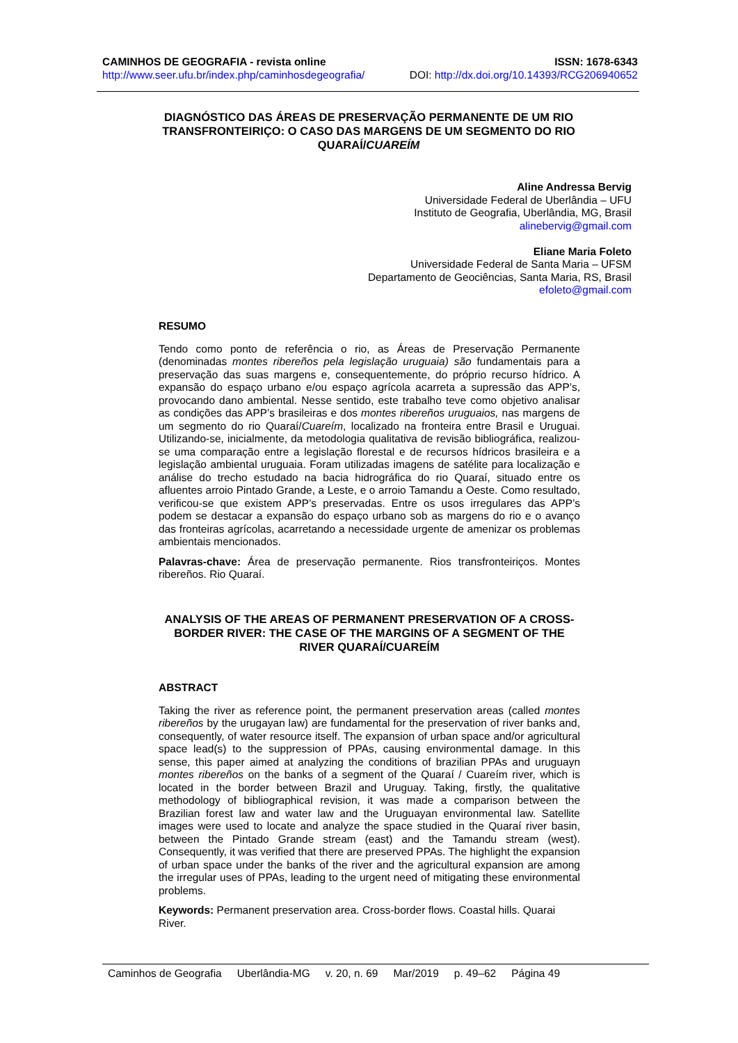CAMINHOS DE GEOGRAFIA - revista online ISSN: 1678-6343
http://www.seer.ufu.br/index.php/caminhosdegeografia/ DOI: http://dx.doi.org/10.14393/RCG206940652
DIAGNÓSTICO DAS ÁREAS DE PRESERVAÇÃO PERMANENTE DE UM RIO TRANSFRONTEIRIÇO: O CASO DAS MARGENS DE UM SEGMENTO DO RIO QUARAÍ/CUAREÍM
Aline Andressa Bervig
Universidade Federal de Uberlândia – UFU
Instituto de Geografia, Uberlândia, MG, Brasil
alinebervig@gmail.com
Eliane Maria Foleto
Universidade Federal de Santa Maria – UFSM
Departamento de Geociências, Santa Maria, RS, Brasil
efoleto@gmail.com
RESUMO
Tendo como ponto de referência o rio, as Áreas de Preservação Permanente (denominadas montes ribereños pela legislação uruguaia) são fundamentais para a preservação das suas margens e, consequentemente, do próprio recurso hídrico. A expansão do espaço urbano e/ou espaço agrícola acarreta a supressão das APP’s, provocando dano ambiental. Nesse sentido, este trabalho teve como objetivo analisar as condições das APP’s brasileiras e dos montes ribereños uruguaios, nas margens de um segmento do rio Quaraí/Cuareím, localizado na fronteira entre Brasil e Uruguai. Utilizando-se, inicialmente, da metodologia qualitativa de revisão bibliográfica, realizou-se uma comparação entre a legislação florestal e de recursos hídricos brasileira e a legislação ambiental uruguaia. Foram utilizadas imagens de satélite para localização e análise do trecho estudado na bacia hidrográfica do rio Quaraí, situado entre os afluentes arroio Pintado Grande, a Leste, e o arroio Tamandu a Oeste. Como resultado, verificou-se que existem APP’s preservadas. Entre os usos irregulares das APP’s podem se destacar a expansão do espaço urbano sob as margens do rio e o avanço das fronteiras agrícolas, acarretando a necessidade urgente de amenizar os problemas ambientais mencionados.
Palavras-chave: Área de preservação permanente. Rios transfronteiriços. Montes ribereños. Rio Quaraí.
ANALYSIS OF THE AREAS OF PERMANENT PRESERVATION OF A CROSS-BORDER RIVER: THE CASE OF THE MARGINS OF A SEGMENT OF THE RIVER QUARAÍ/CUAREÍM
ABSTRACT
Taking the river as reference point, the permanent preservation areas (called montes ribereños by the urugayan law) are fundamental for the preservation of river banks and, consequently, of water resource itself. The expansion of urban space and/or agricultural space lead(s) to the suppression of PPAs, causing environmental damage. In this sense, this paper aimed at analyzing the conditions of brazilian PPAs and uruguayn montes ribereños on the banks of a segment of the Quaraí / Cuareím river, which is located in the border between Brazil and Uruguay. Taking, firstly, the qualitative methodology of bibliographical revision, it was made a comparison between the Brazilian forest law and water law and the Uruguayan environmental law. Satellite images were used to locate and analyze the space studied in the Quaraí river basin, between the Pintado Grande stream (east) and the Tamandu stream (west). Consequently, it was verified that there are preserved PPAs. The highlight the expansion of urban space under the banks of the river and the agricultural expansion are among the irregular uses of PPAs, leading to the urgent need of mitigating these environmental problems.
Keywords: Permanent preservation area. Cross-border flows. Coastal hills. Quarai River.
Caminhos de Geografia Uberlândia-MG v. 20, n. 69 Mar/2019 p. 49–62 Página 49